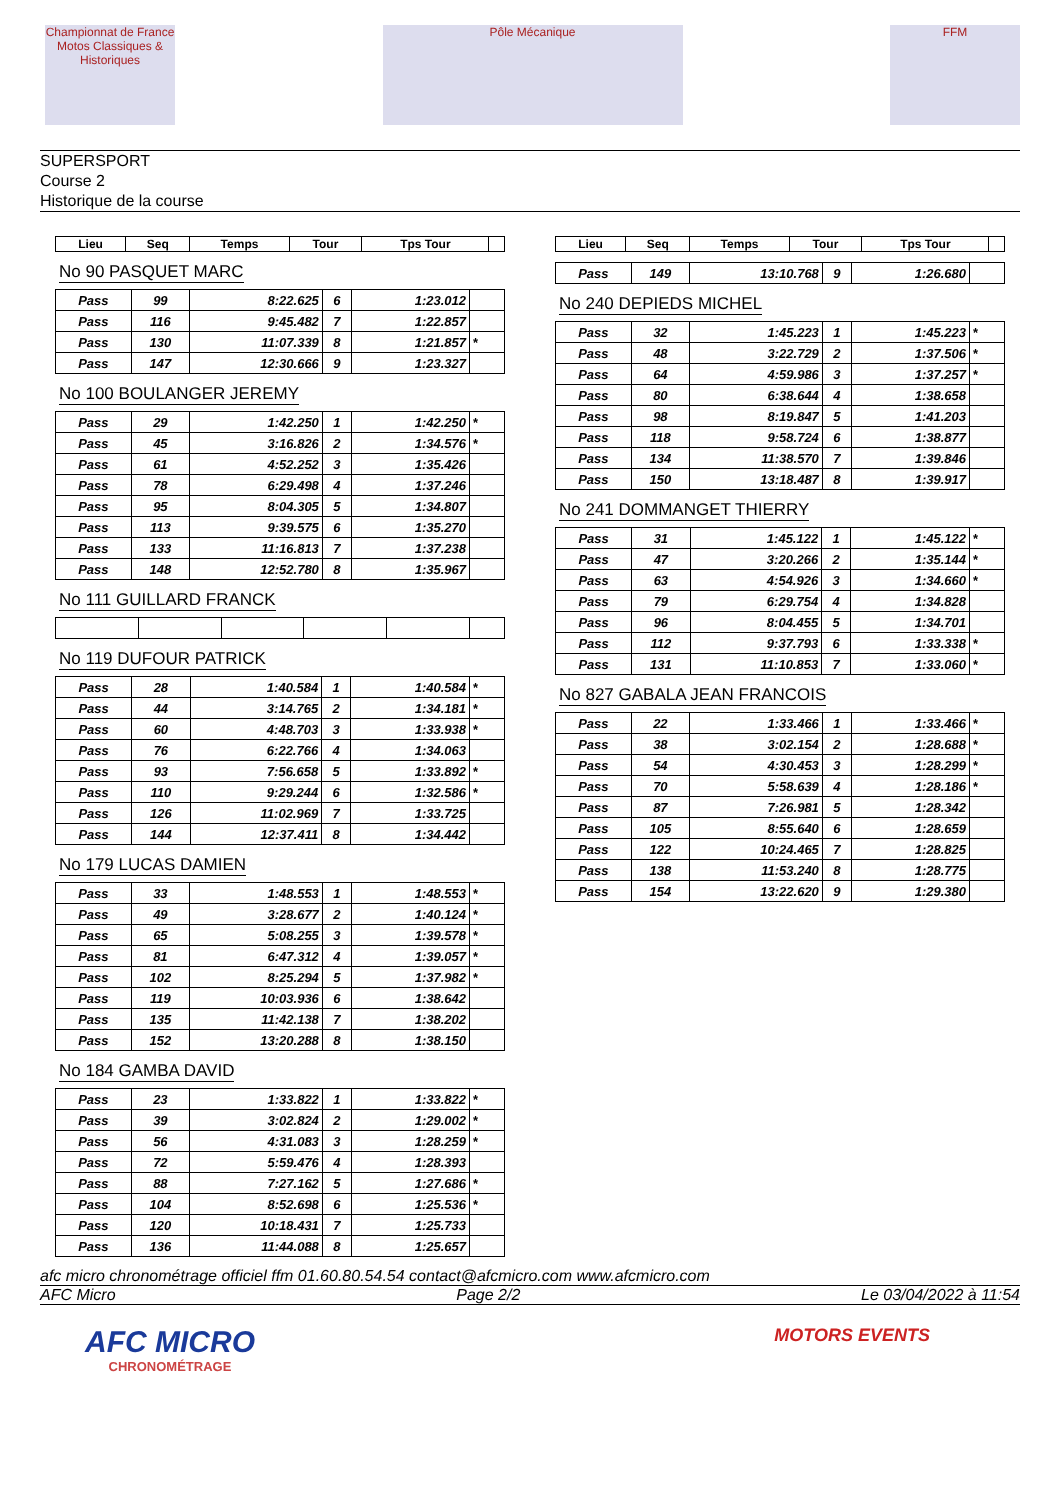Championnat de France Motos Classiques & Historiques
Pôle Mécanique FFM
SUPERSPORT
Course 2
Historique de la course
| Lieu | Seq | Temps | Tour | Tps Tour | |
| --- | --- | --- | --- | --- | --- |
No 90 PASQUET MARC
| Pass | 99 | 8:22.625 | 6 | 1:23.012 | |
| Pass | 116 | 9:45.482 | 7 | 1:22.857 | |
| Pass | 130 | 11:07.339 | 8 | 1:21.857 | * |
| Pass | 147 | 12:30.666 | 9 | 1:23.327 | |
No 100 BOULANGER JEREMY
| Pass | 29 | 1:42.250 | 1 | 1:42.250 | * |
| Pass | 45 | 3:16.826 | 2 | 1:34.576 | * |
| Pass | 61 | 4:52.252 | 3 | 1:35.426 | |
| Pass | 78 | 6:29.498 | 4 | 1:37.246 | |
| Pass | 95 | 8:04.305 | 5 | 1:34.807 | |
| Pass | 113 | 9:39.575 | 6 | 1:35.270 | |
| Pass | 133 | 11:16.813 | 7 | 1:37.238 | |
| Pass | 148 | 12:52.780 | 8 | 1:35.967 | |
No 111 GUILLARD FRANCK No 119 DUFOUR PATRICK
| Pass | 28 | 1:40.584 | 1 | 1:40.584 | * |
| Pass | 44 | 3:14.765 | 2 | 1:34.181 | * |
| Pass | 60 | 4:48.703 | 3 | 1:33.938 | * |
| Pass | 76 | 6:22.766 | 4 | 1:34.063 | |
| Pass | 93 | 7:56.658 | 5 | 1:33.892 | * |
| Pass | 110 | 9:29.244 | 6 | 1:32.586 | * |
| Pass | 126 | 11:02.969 | 7 | 1:33.725 | |
| Pass | 144 | 12:37.411 | 8 | 1:34.442 | |
No 179 LUCAS DAMIEN
| Pass | 33 | 1:48.553 | 1 | 1:48.553 | * |
| Pass | 49 | 3:28.677 | 2 | 1:40.124 | * |
| Pass | 65 | 5:08.255 | 3 | 1:39.578 | * |
| Pass | 81 | 6:47.312 | 4 | 1:39.057 | * |
| Pass | 102 | 8:25.294 | 5 | 1:37.982 | * |
| Pass | 119 | 10:03.936 | 6 | 1:38.642 | |
| Pass | 135 | 11:42.138 | 7 | 1:38.202 | |
| Pass | 152 | 13:20.288 | 8 | 1:38.150 | |
No 184 GAMBA DAVID
| Pass | 23 | 1:33.822 | 1 | 1:33.822 | * |
| Pass | 39 | 3:02.824 | 2 | 1:29.002 | * |
| Pass | 56 | 4:31.083 | 3 | 1:28.259 | * |
| Pass | 72 | 5:59.476 | 4 | 1:28.393 | |
| Pass | 88 | 7:27.162 | 5 | 1:27.686 | * |
| Pass | 104 | 8:52.698 | 6 | 1:25.536 | * |
| Pass | 120 | 10:18.431 | 7 | 1:25.733 | |
| Pass | 136 | 11:44.088 | 8 | 1:25.657 | |
| Lieu | Seq | Temps | Tour | Tps Tour | |
| --- | --- | --- | --- | --- | --- |
| Pass | 149 | 13:10.768 | 9 | 1:26.680 | |
No 240 DEPIEDS MICHEL
| Pass | 32 | 1:45.223 | 1 | 1:45.223 | * |
| Pass | 48 | 3:22.729 | 2 | 1:37.506 | * |
| Pass | 64 | 4:59.986 | 3 | 1:37.257 | * |
| Pass | 80 | 6:38.644 | 4 | 1:38.658 | |
| Pass | 98 | 8:19.847 | 5 | 1:41.203 | |
| Pass | 118 | 9:58.724 | 6 | 1:38.877 | |
| Pass | 134 | 11:38.570 | 7 | 1:39.846 | |
| Pass | 150 | 13:18.487 | 8 | 1:39.917 | |
No 241 DOMMANGET THIERRY
| Pass | 31 | 1:45.122 | 1 | 1:45.122 | * |
| Pass | 47 | 3:20.266 | 2 | 1:35.144 | * |
| Pass | 63 | 4:54.926 | 3 | 1:34.660 | * |
| Pass | 79 | 6:29.754 | 4 | 1:34.828 | |
| Pass | 96 | 8:04.455 | 5 | 1:34.701 | |
| Pass | 112 | 9:37.793 | 6 | 1:33.338 | * |
| Pass | 131 | 11:10.853 | 7 | 1:33.060 | * |
No 827 GABALA JEAN FRANCOIS
| Pass | 22 | 1:33.466 | 1 | 1:33.466 | * |
| Pass | 38 | 3:02.154 | 2 | 1:28.688 | * |
| Pass | 54 | 4:30.453 | 3 | 1:28.299 | * |
| Pass | 70 | 5:58.639 | 4 | 1:28.186 | * |
| Pass | 87 | 7:26.981 | 5 | 1:28.342 | |
| Pass | 105 | 8:55.640 | 6 | 1:28.659 | |
| Pass | 122 | 10:24.465 | 7 | 1:28.825 | |
| Pass | 138 | 11:53.240 | 8 | 1:28.775 | |
| Pass | 154 | 13:22.620 | 9 | 1:29.380 | |
afc micro chronométrage officiel ffm 01.60.80.54.54 contact@afcmicro.com www.afcmicro.com
AFC Micro Page 2/2 Le 03/04/2022 à 11:54
AFC MICRO
CHRONOMÉTRAGE
MOTORS EVENTS